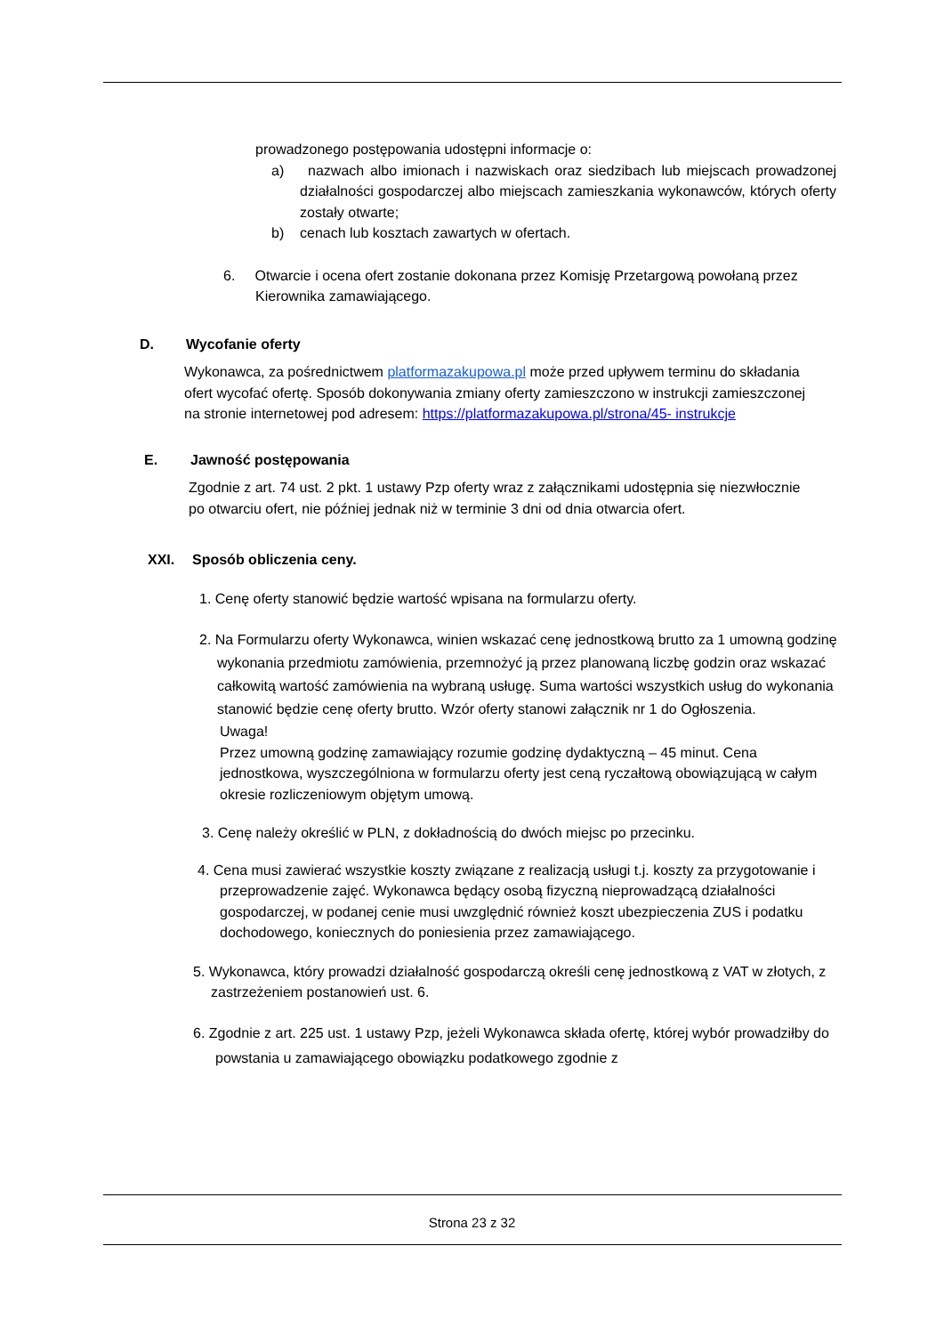prowadzonego postępowania udostępni informacje o:
a) nazwach albo imionach i nazwiskach oraz siedzibach lub miejscach prowadzonej działalności gospodarczej albo miejscach zamieszkania wykonawców, których oferty zostały otwarte;
b) cenach lub kosztach zawartych w ofertach.
6. Otwarcie i ocena ofert zostanie dokonana przez Komisję Przetargową powołaną przez Kierownika zamawiającego.
D. Wycofanie oferty
Wykonawca, za pośrednictwem platformazakupowa.pl może przed upływem terminu do składania ofert wycofać ofertę. Sposób dokonywania zmiany oferty zamieszczono w instrukcji zamieszczonej na stronie internetowej pod adresem: https://platformazakupowa.pl/strona/45- instrukcje
E. Jawność postępowania
Zgodnie z art. 74 ust. 2 pkt. 1 ustawy Pzp oferty wraz z załącznikami udostępnia się niezwłocznie po otwarciu ofert, nie później jednak niż w terminie 3 dni od dnia otwarcia ofert.
XXI. Sposób obliczenia ceny.
1. Cenę oferty stanowić będzie wartość wpisana na formularzu oferty.
2. Na Formularzu oferty Wykonawca, winien wskazać cenę jednostkową brutto za 1 umowną godzinę wykonania przedmiotu zamówienia, przemnożyć ją przez planowaną liczbę godzin oraz wskazać całkowitą wartość zamówienia na wybraną usługę. Suma wartości wszystkich usług do wykonania stanowić będzie cenę oferty brutto. Wzór oferty stanowi załącznik nr 1 do Ogłoszenia.
Uwaga!
Przez umowną godzinę zamawiający rozumie godzinę dydaktyczną – 45 minut. Cena jednostkowa, wyszczególniona w formularzu oferty jest ceną ryczałtową obowiązującą w całym okresie rozliczeniowym objętym umową.
3. Cenę należy określić w PLN, z dokładnością do dwóch miejsc po przecinku.
4. Cena musi zawierać wszystkie koszty związane z realizacją usługi t.j. koszty za przygotowanie i przeprowadzenie zajęć. Wykonawca będący osobą fizyczną nieprowadzącą działalności gospodarczej, w podanej cenie musi uwzględnić również koszt ubezpieczenia ZUS i podatku dochodowego, koniecznych do poniesienia przez zamawiającego.
5. Wykonawca, który prowadzi działalność gospodarczą określi cenę jednostkową z VAT w złotych, z zastrzeżeniem postanowień ust. 6.
6. Zgodnie z art. 225 ust. 1 ustawy Pzp, jeżeli Wykonawca składa ofertę, której wybór prowadziłby do powstania u zamawiającego obowiązku podatkowego zgodnie z
Strona 23 z 32